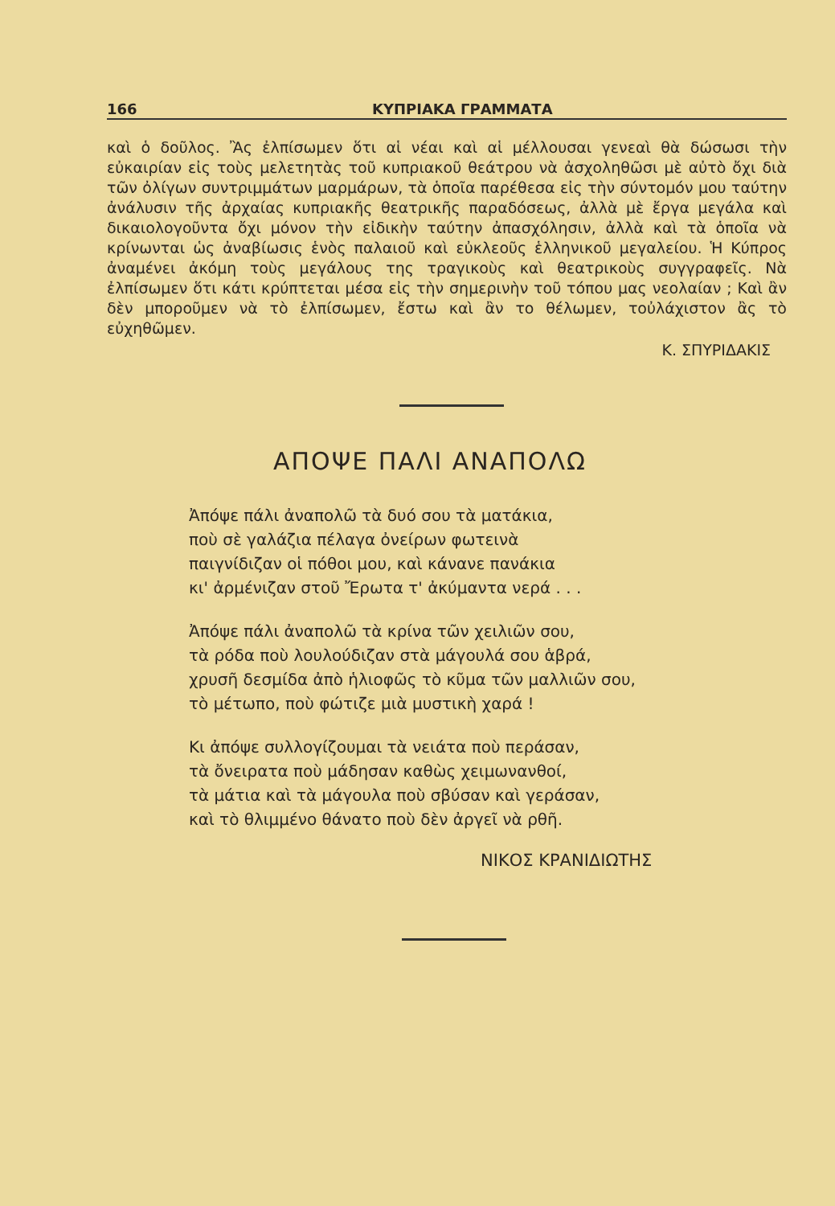166 ΚΥΠΡΙΑΚΑ ΓΡΑΜΜΑΤΑ
καὶ ὁ δοῦλος. Ἂς ἐλπίσωμεν ὅτι αἱ νέαι καὶ αἱ μέλλουσαι γενεαὶ θὰ δώσωσι τὴν εὐκαιρίαν εἰς τοὺς μελετητὰς τοῦ κυπριακοῦ θεάτρου νὰ ἀσχοληθῶσι μὲ αὐτὸ ὄχι διὰ τῶν ὀλίγων συντριμμάτων μαρμάρων, τὰ ὁποῖα παρέθεσα εἰς τὴν σύντομόν μου ταύτην ἀνάλυσιν τῆς ἀρχαίας κυπριακῆς θεατρικῆς παραδόσεως, ἀλλὰ μὲ ἔργα μεγάλα καὶ δικαιολογοῦντα ὄχι μόνον τὴν εἰδικὴν ταύτην ἀπασχόλησιν, ἀλλὰ καὶ τὰ ὁποῖα νὰ κρίνωνται ὡς ἀναβίωσις ἑνὸς παλαιοῦ καὶ εὐκλεοῦς ἑλληνικοῦ μεγαλείου. Ἡ Κύπρος ἀναμένει ἀκόμη τοὺς μεγάλους της τραγικοὺς καὶ θεατρικοὺς συγγραφεῖς. Νὰ ἐλπίσωμεν ὅτι κάτι κρύπτεται μέσα εἰς τὴν σημερινὴν τοῦ τόπου μας νεολαίαν ; Καὶ ἂν δὲν μποροῦμεν νὰ τὸ ἐλπίσωμεν, ἔστω καὶ ἂν το θέλωμεν, τοὐλάχιστον ἂς τὸ εὐχηθῶμεν.
Κ. ΣΠΥΡΙΔΑΚΙΣ
ΑΠΟΨΕ ΠΑΛΙ ΑΝΑΠΟΛΩ
Ἀπόψε πάλι ἀναπολῶ τὰ δυό σου τὰ ματάκια,
ποὺ σὲ γαλάζια πέλαγα ὀνείρων φωτεινὰ
παιγνίδιζαν οἱ πόθοι μου, καὶ κάνανε πανάκια
κι' ἀρμένιζαν στοῦ Ἔρωτα τ' ἀκύμαντα νερά . . .
Ἀπόψε πάλι ἀναπολῶ τὰ κρίνα τῶν χειλιῶν σου,
τὰ ρόδα ποὺ λουλούδιζαν στὰ μάγουλά σου ἁβρά,
χρυσῆ δεσμίδα ἀπὸ ἡλιοφῶς τὸ κῦμα τῶν μαλλιῶν σου,
τὸ μέτωπο, ποὺ φώτιζε μιὰ μυστικὴ χαρά !
Κι ἀπόψε συλλογίζουμαι τὰ νειάτα ποὺ περάσαν,
τὰ ὄνειρατα ποὺ μάδησαν καθὼς χειμωνανθοί,
τὰ μάτια καὶ τὰ μάγουλα ποὺ σβύσαν καὶ γεράσαν,
καὶ τὸ θλιμμένο θάνατο ποὺ δὲν ἀργεῖ νὰ ρθῆ.
ΝΙΚΟΣ ΚΡΑΝΙΔΙΩΤΗΣ